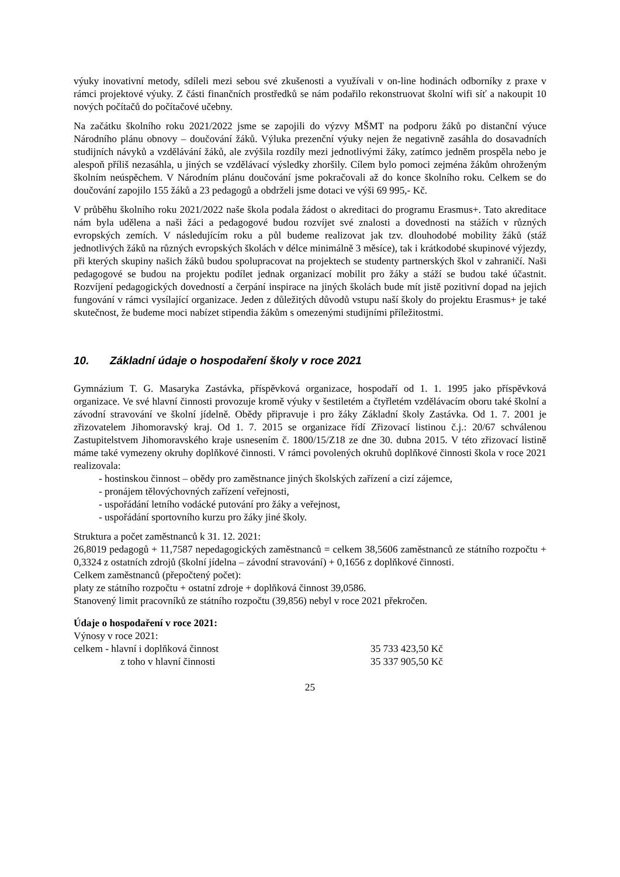výuky inovativní metody, sdíleli mezi sebou své zkušenosti a využívali v on-line hodinách odborníky z praxe v rámci projektové výuky. Z části finančních prostředků se nám podařilo rekonstruovat školní wifi síť a nakoupit 10 nových počítačů do počítačové učebny.
Na začátku školního roku 2021/2022 jsme se zapojili do výzvy MŠMT na podporu žáků po distanční výuce Národního plánu obnovy – doučování žáků. Výluka prezenční výuky nejen že negativně zasáhla do dosavadních studijních návyků a vzdělávání žáků, ale zvýšila rozdíly mezi jednotlivými žáky, zatímco jedněm prospěla nebo je alespoň příliš nezasáhla, u jiných se vzdělávací výsledky zhoršily. Cílem bylo pomoci zejména žákům ohroženým školním neúspěchem. V Národním plánu doučování jsme pokračovali až do konce školního roku. Celkem se do doučování zapojilo 155 žáků a 23 pedagogů a obdrželi jsme dotaci ve výši 69 995,- Kč.
V průběhu školního roku 2021/2022 naše škola podala žádost o akreditaci do programu Erasmus+. Tato akreditace nám byla udělena a naši žáci a pedagogové budou rozvíjet své znalosti a dovednosti na stážích v různých evropských zemích. V následujícím roku a půl budeme realizovat jak tzv. dlouhodobé mobility žáků (stáž jednotlivých žáků na různých evropských školách v délce minimálně 3 měsíce), tak i krátkodobé skupinové výjezdy, při kterých skupiny našich žáků budou spolupracovat na projektech se studenty partnerských škol v zahraničí. Naši pedagogové se budou na projektu podílet jednak organizací mobilit pro žáky a stáží se budou také účastnit. Rozvíjení pedagogických dovedností a čerpání inspirace na jiných školách bude mít jistě pozitivní dopad na jejich fungování v rámci vysílající organizace. Jeden z důležitých důvodů vstupu naší školy do projektu Erasmus+ je také skutečnost, že budeme moci nabízet stipendia žákům s omezenými studijními příležitostmi.
10. Základní údaje o hospodaření školy v roce 2021
Gymnázium T. G. Masaryka Zastávka, příspěvková organizace, hospodaří od 1. 1. 1995 jako příspěvková organizace. Ve své hlavní činnosti provozuje kromě výuky v šestiletém a čtyřletém vzdělávacím oboru také školní a závodní stravování ve školní jídelně. Obědy připravuje i pro žáky Základní školy Zastávka. Od 1. 7. 2001 je zřizovatelem Jihomoravský kraj. Od 1. 7. 2015 se organizace řídí Zřizovací listinou č.j.: 20/67 schválenou Zastupitelstvem Jihomoravského kraje usnesením č. 1800/15/Z18 ze dne 30. dubna 2015. V této zřizovací listině máme také vymezeny okruhy doplňkové činnosti. V rámci povolených okruhů doplňkové činnosti škola v roce 2021 realizovala:
- hostinskou činnost – obědy pro zaměstnance jiných školských zařízení a cizí zájemce,
- pronájem tělovýchovných zařízení veřejnosti,
- uspořádání letního vodácké putování pro žáky a veřejnost,
- uspořádání sportovního kurzu pro žáky jiné školy.
Struktura a počet zaměstnanců k 31. 12. 2021:
26,8019 pedagogů + 11,7587 nepedagogických zaměstnanců = celkem 38,5606 zaměstnanců ze státního rozpočtu + 0,3324 z ostatních zdrojů (školní jídelna – závodní stravování) + 0,1656 z doplňkové činnosti.
Celkem zaměstnanců (přepočtený počet):
platy ze státního rozpočtu + ostatní zdroje + doplňková činnost 39,0586.
Stanovený limit pracovníků ze státního rozpočtu (39,856) nebyl v roce 2021 překročen.
Údaje o hospodaření v roce 2021:
Výnosy v roce 2021:
celkem - hlavní i doplňková činnost 35 733 423,50 Kč
z toho v hlavní činnosti 35 337 905,50 Kč
25